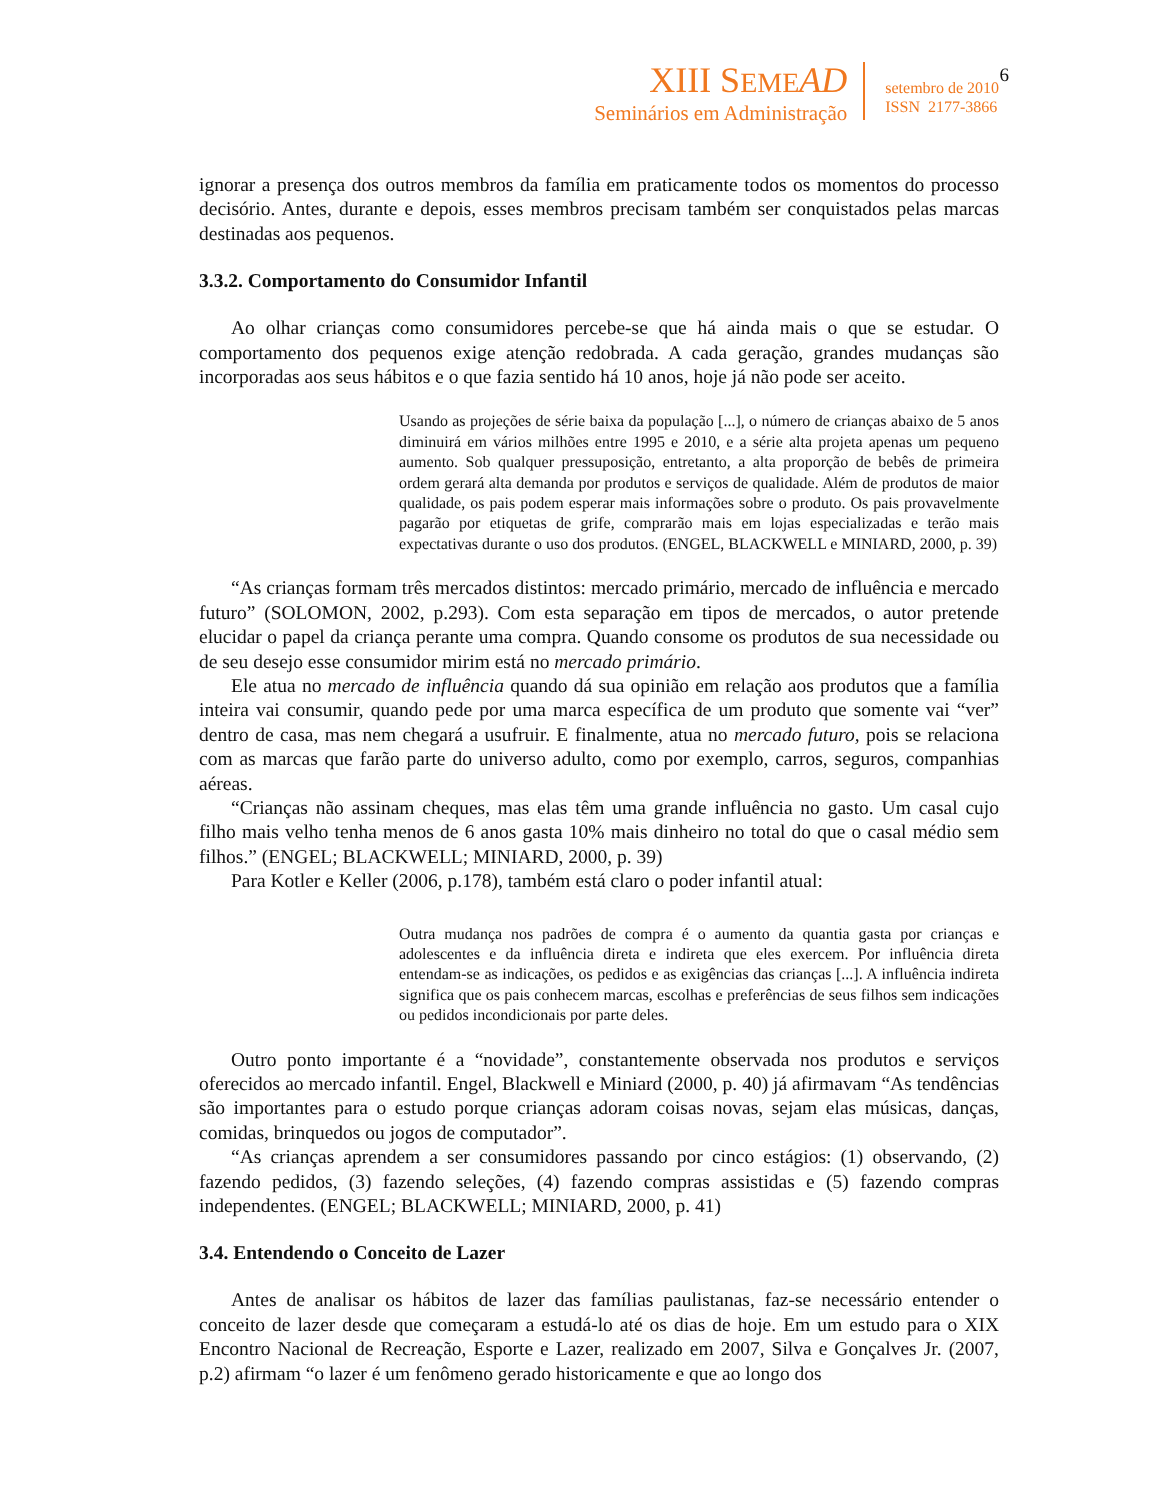XIII SEME AD
Seminários em Administração
setembro de 2010
ISSN 2177-3866
6
ignorar a presença dos outros membros da família em praticamente todos os momentos do processo decisório. Antes, durante e depois, esses membros precisam também ser conquistados pelas marcas destinadas aos pequenos.
3.3.2. Comportamento do Consumidor Infantil
Ao olhar crianças como consumidores percebe-se que há ainda mais o que se estudar. O comportamento dos pequenos exige atenção redobrada. A cada geração, grandes mudanças são incorporadas aos seus hábitos e o que fazia sentido há 10 anos, hoje já não pode ser aceito.
Usando as projeções de série baixa da população [...], o número de crianças abaixo de 5 anos diminuirá em vários milhões entre 1995 e 2010, e a série alta projeta apenas um pequeno aumento. Sob qualquer pressuposição, entretanto, a alta proporção de bebês de primeira ordem gerará alta demanda por produtos e serviços de qualidade. Além de produtos de maior qualidade, os pais podem esperar mais informações sobre o produto. Os pais provavelmente pagarão por etiquetas de grife, comprarão mais em lojas especializadas e terão mais expectativas durante o uso dos produtos. (ENGEL, BLACKWELL e MINIARD, 2000, p. 39)
“As crianças formam três mercados distintos: mercado primário, mercado de influência e mercado futuro” (SOLOMON, 2002, p.293). Com esta separação em tipos de mercados, o autor pretende elucidar o papel da criança perante uma compra. Quando consome os produtos de sua necessidade ou de seu desejo esse consumidor mirim está no mercado primário.
Ele atua no mercado de influência quando dá sua opinião em relação aos produtos que a família inteira vai consumir, quando pede por uma marca específica de um produto que somente vai “ver” dentro de casa, mas nem chegará a usufruir. E finalmente, atua no mercado futuro, pois se relaciona com as marcas que farão parte do universo adulto, como por exemplo, carros, seguros, companhias aéreas.
“Crianças não assinam cheques, mas elas têm uma grande influência no gasto. Um casal cujo filho mais velho tenha menos de 6 anos gasta 10% mais dinheiro no total do que o casal médio sem filhos.” (ENGEL; BLACKWELL; MINIARD, 2000, p. 39)
Para Kotler e Keller (2006, p.178), também está claro o poder infantil atual:
Outra mudança nos padrões de compra é o aumento da quantia gasta por crianças e adolescentes e da influência direta e indireta que eles exercem. Por influência direta entendam-se as indicações, os pedidos e as exigências das crianças [...]. A influência indireta significa que os pais conhecem marcas, escolhas e preferências de seus filhos sem indicações ou pedidos incondicionais por parte deles.
Outro ponto importante é a “novidade”, constantemente observada nos produtos e serviços oferecidos ao mercado infantil. Engel, Blackwell e Miniard (2000, p. 40) já afirmavam “As tendências são importantes para o estudo porque crianças adoram coisas novas, sejam elas músicas, danças, comidas, brinquedos ou jogos de computador”.
“As crianças aprendem a ser consumidores passando por cinco estágios: (1) observando, (2) fazendo pedidos, (3) fazendo seleções, (4) fazendo compras assistidas e (5) fazendo compras independentes. (ENGEL; BLACKWELL; MINIARD, 2000, p. 41)
3.4. Entendendo o Conceito de Lazer
Antes de analisar os hábitos de lazer das famílias paulistanas, faz-se necessário entender o conceito de lazer desde que começaram a estudá-lo até os dias de hoje. Em um estudo para o XIX Encontro Nacional de Recreação, Esporte e Lazer, realizado em 2007, Silva e Gonçalves Jr. (2007, p.2) afirmam “o lazer é um fenômeno gerado historicamente e que ao longo dos